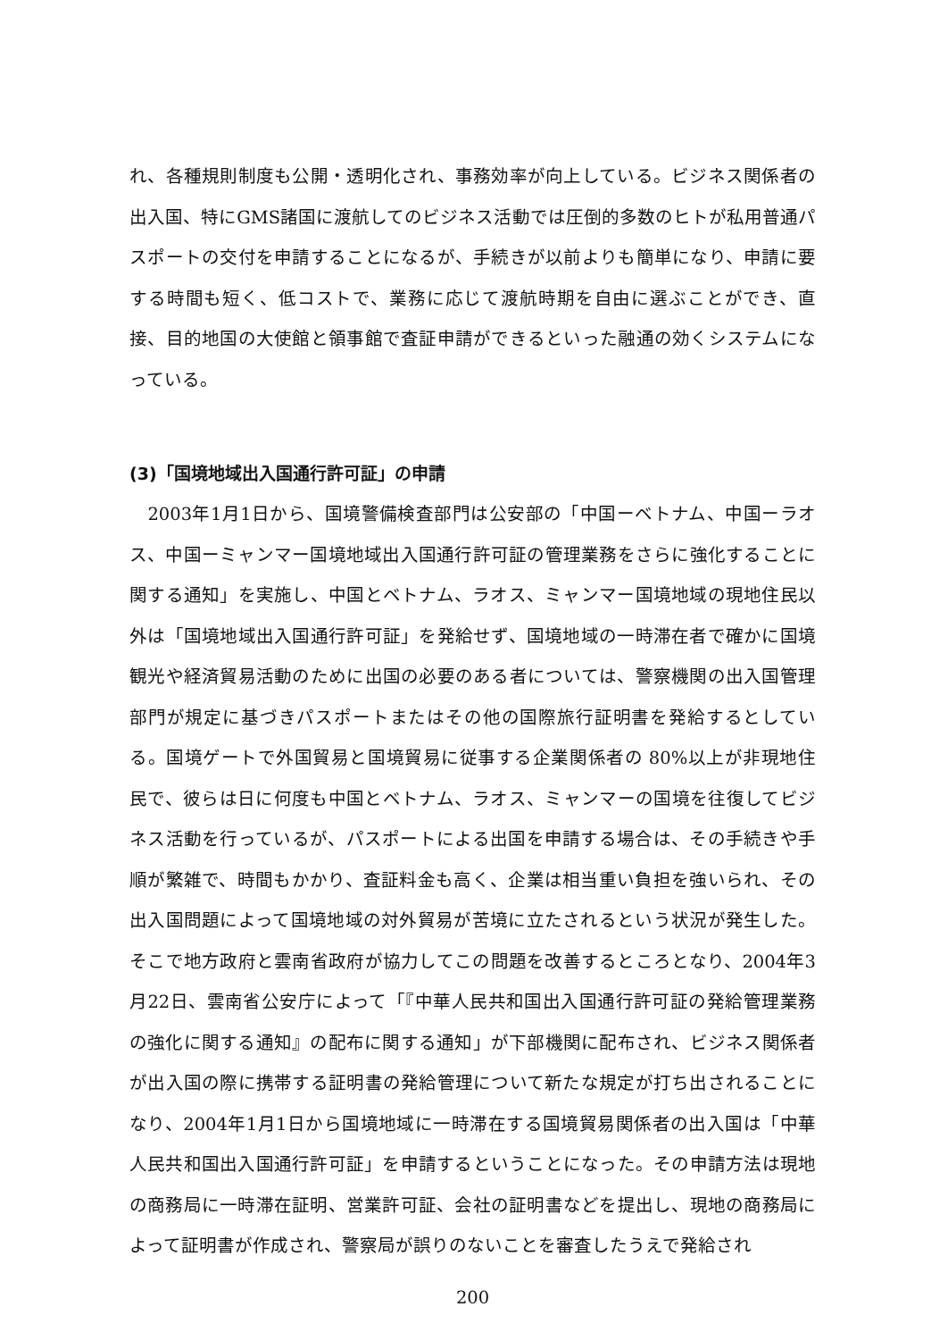れ、各種規則制度も公開・透明化され、事務効率が向上している。ビジネス関係者の出入国、特にGMS諸国に渡航してのビジネス活動では圧倒的多数のヒトが私用普通パスポートの交付を申請することになるが、手続きが以前よりも簡単になり、申請に要する時間も短く、低コストで、業務に応じて渡航時期を自由に選ぶことができ、直接、目的地国の大使館と領事館で査証申請ができるといった融通の効くシステムになっている。
(3)「国境地域出入国通行許可証」の申請
　2003年1月1日から、国境警備検査部門は公安部の「中国ーベトナム、中国ーラオス、中国ーミャンマー国境地域出入国通行許可証の管理業務をさらに強化することに関する通知」を実施し、中国とベトナム、ラオス、ミャンマー国境地域の現地住民以外は「国境地域出入国通行許可証」を発給せず、国境地域の一時滞在者で確かに国境観光や経済貿易活動のために出国の必要のある者については、警察機関の出入国管理部門が規定に基づきパスポートまたはその他の国際旅行証明書を発給するとしている。国境ゲートで外国貿易と国境貿易に従事する企業関係者の 80%以上が非現地住民で、彼らは日に何度も中国とベトナム、ラオス、ミャンマーの国境を往復してビジネス活動を行っているが、パスポートによる出国を申請する場合は、その手続きや手順が繁雑で、時間もかかり、査証料金も高く、企業は相当重い負担を強いられ、その出入国問題によって国境地域の対外貿易が苦境に立たされるという状況が発生した。そこで地方政府と雲南省政府が協力してこの問題を改善するところとなり、2004年3月22日、雲南省公安庁によって「『中華人民共和国出入国通行許可証の発給管理業務の強化に関する通知』の配布に関する通知」が下部機関に配布され、ビジネス関係者が出入国の際に携帯する証明書の発給管理について新たな規定が打ち出されることになり、2004年1月1日から国境地域に一時滞在する国境貿易関係者の出入国は「中華人民共和国出入国通行許可証」を申請するということになった。その申請方法は現地の商務局に一時滞在証明、営業許可証、会社の証明書などを提出し、現地の商務局によって証明書が作成され、警察局が誤りのないことを審査したうえで発給され
200